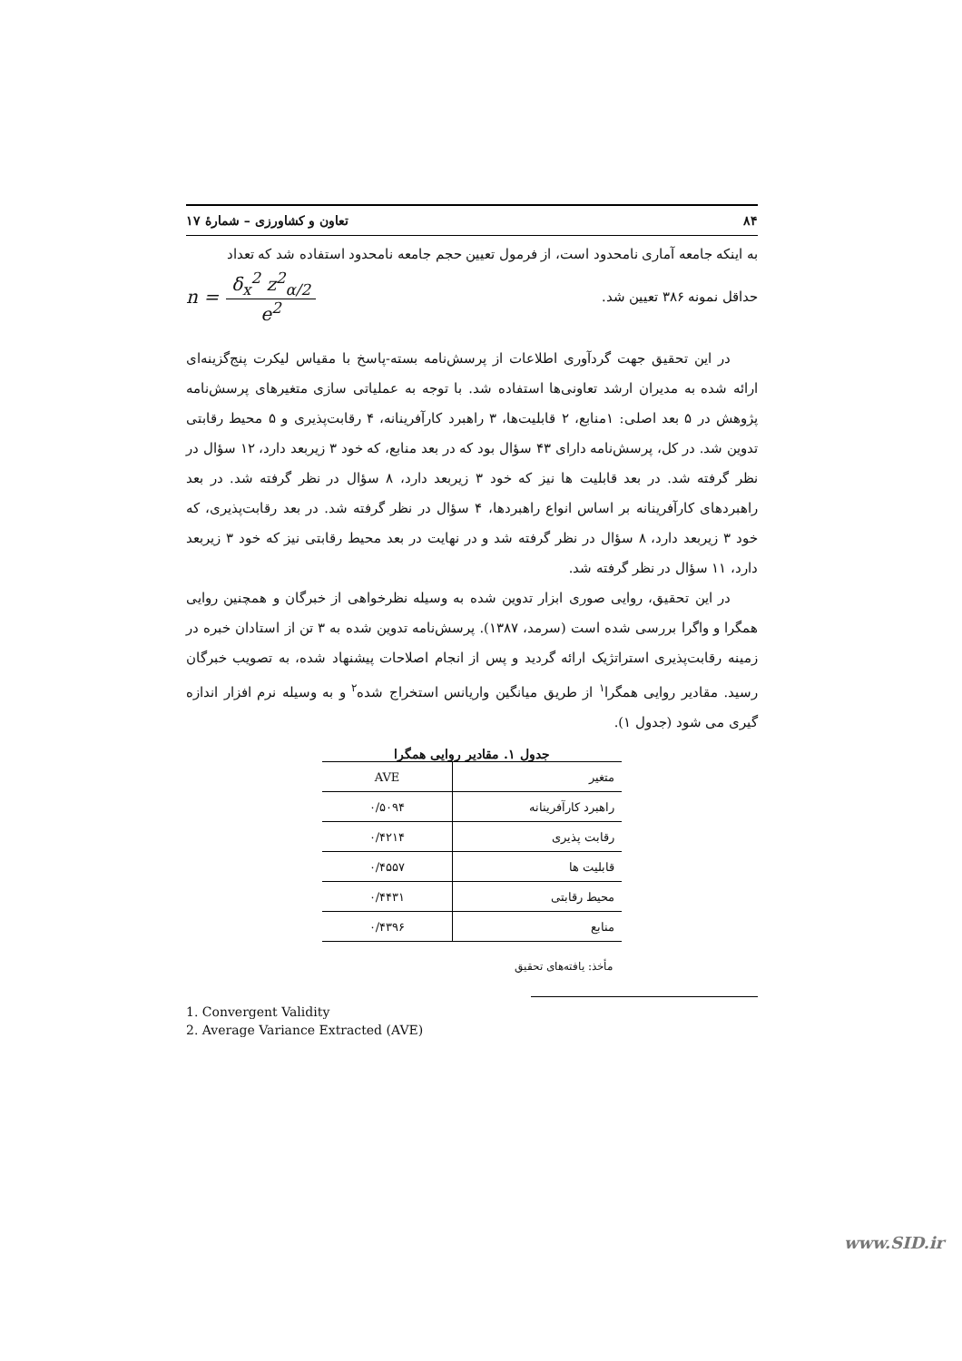۸۴ تعاون و کشاورزی – شمارهٔ ۱۷
به اینکه جامعه آماری نامحدود است، از فرمول تعیین حجم جامعه نامحدود استفاده شد که تعداد
حداقل نمونه ۳۸۶ تعیین شد.
n = δ<sub>x</sub><sup>2</sup> z<sup>2</sup><sub>α/2</sub> e<sup>2</sup>
در این تحقیق جهت گردآوری اطلاعات از پرسش‌نامه بسته-پاسخ با مقیاس لیکرت پنج‌گزینه‌ای ارائه شده به مدیران ارشد تعاونی‌ها استفاده شد. با توجه به عملیاتی سازی متغیرهای پرسش‌نامه پژوهش در ۵ بعد اصلی: ۱منابع، ۲ قابلیت‌ها، ۳ راهبرد کارآفرینانه، ۴ رقابت‌پذیری و ۵ محیط رقابتی تدوین شد. در کل، پرسش‌نامه دارای ۴۳ سؤال بود که در بعد منابع، که خود ۳ زیربعد دارد، ۱۲ سؤال در نظر گرفته شد. در بعد قابلیت ها نیز که خود ۳ زیربعد دارد، ۸ سؤال در نظر گرفته شد. در بعد راهبردهای کارآفرینانه بر اساس انواع راهبردها، ۴ سؤال در نظر گرفته شد. در بعد رقابت‌پذیری، که خود ۳ زیربعد دارد، ۸ سؤال در نظر گرفته شد و در نهایت در بعد محیط رقابتی نیز که خود ۳ زیربعد دارد، ۱۱ سؤال در نظر گرفته شد.
در این تحقیق، روایی صوری ابزار تدوین شده به وسیله نظرخواهی از خبرگان و همچنین روایی همگرا و واگرا بررسی شده است (سرمد، ۱۳۸۷). پرسش‌نامه تدوین شده به ۳ تن از استادان خبره در زمینه رقابت‌پذیری استراتژیک ارائه گردید و پس از انجام اصلاحات پیشنهاد شده، به تصویب خبرگان رسید. مقادیر روایی همگرا<sup>۱</sup> از طریق میانگین واریانس استخراج شده<sup>۲</sup> و به وسیله نرم افزار اندازه گیری می شود (جدول ۱).
جدول ۱. مقادیر روایی همگرا
| متغیر | AVE |
| --- | --- |
| راهبرد کارآفرینانه | ۰/۵۰۹۴ |
| رقابت پذیری | ۰/۴۲۱۴ |
| قابلیت ها | ۰/۴۵۵۷ |
| محیط رقابتی | ۰/۴۴۳۱ |
| منابع | ۰/۴۳۹۶ |
مأخذ: یافته‌های تحقیق
1. Convergent Validity
2. Average Variance Extracted (AVE)
www.SID.ir